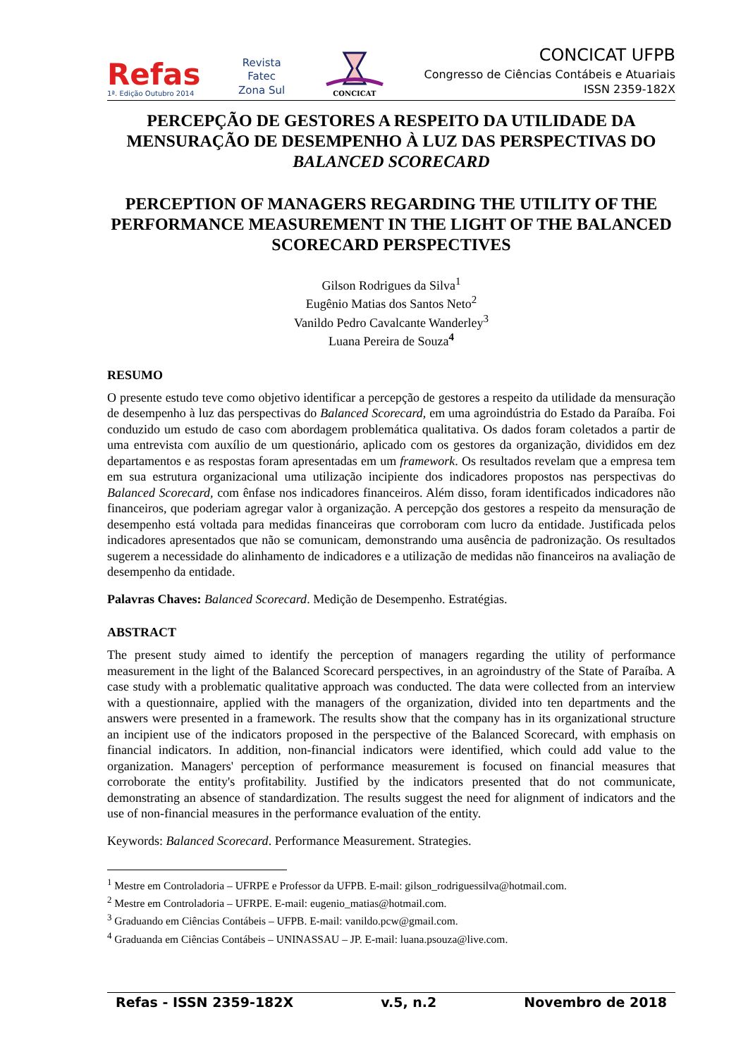Refas
1ª. Edição Outubro 2014
Revista
Fatec
Zona Sul
CONCICAT
CONCICAT UFPB
Congresso de Ciências Contábeis e Atuariais
ISSN 2359-182X
PERCEPÇÃO DE GESTORES A RESPEITO DA UTILIDADE DA MENSURAÇÃO DE DESEMPENHO À LUZ DAS PERSPECTIVAS DO BALANCED SCORECARD
PERCEPTION OF MANAGERS REGARDING THE UTILITY OF THE PERFORMANCE MEASUREMENT IN THE LIGHT OF THE BALANCED SCORECARD PERSPECTIVES
Gilson Rodrigues da Silva<sup>1</sup>
Eugênio Matias dos Santos Neto<sup>2</sup>
Vanildo Pedro Cavalcante Wanderley<sup>3</sup>
Luana Pereira de Souza<sup>4</sup>
RESUMO
O presente estudo teve como objetivo identificar a percepção de gestores a respeito da utilidade da mensuração de desempenho à luz das perspectivas do Balanced Scorecard, em uma agroindústria do Estado da Paraíba. Foi conduzido um estudo de caso com abordagem problemática qualitativa. Os dados foram coletados a partir de uma entrevista com auxílio de um questionário, aplicado com os gestores da organização, divididos em dez departamentos e as respostas foram apresentadas em um framework. Os resultados revelam que a empresa tem em sua estrutura organizacional uma utilização incipiente dos indicadores propostos nas perspectivas do Balanced Scorecard, com ênfase nos indicadores financeiros. Além disso, foram identificados indicadores não financeiros, que poderiam agregar valor à organização. A percepção dos gestores a respeito da mensuração de desempenho está voltada para medidas financeiras que corroboram com lucro da entidade. Justificada pelos indicadores apresentados que não se comunicam, demonstrando uma ausência de padronização. Os resultados sugerem a necessidade do alinhamento de indicadores e a utilização de medidas não financeiros na avaliação de desempenho da entidade.
Palavras Chaves: Balanced Scorecard. Medição de Desempenho. Estratégias.
ABSTRACT
The present study aimed to identify the perception of managers regarding the utility of performance measurement in the light of the Balanced Scorecard perspectives, in an agroindustry of the State of Paraíba. A case study with a problematic qualitative approach was conducted. The data were collected from an interview with a questionnaire, applied with the managers of the organization, divided into ten departments and the answers were presented in a framework. The results show that the company has in its organizational structure an incipient use of the indicators proposed in the perspective of the Balanced Scorecard, with emphasis on financial indicators. In addition, non-financial indicators were identified, which could add value to the organization. Managers' perception of performance measurement is focused on financial measures that corroborate the entity's profitability. Justified by the indicators presented that do not communicate, demonstrating an absence of standardization. The results suggest the need for alignment of indicators and the use of non-financial measures in the performance evaluation of the entity.
Keywords: Balanced Scorecard. Performance Measurement. Strategies.
<sup>1</sup> Mestre em Controladoria – UFRPE e Professor da UFPB. E-mail: gilson_rodriguessilva@hotmail.com.
<sup>2</sup> Mestre em Controladoria – UFRPE. E-mail: eugenio_matias@hotmail.com.
<sup>3</sup> Graduando em Ciências Contábeis – UFPB. E-mail: vanildo.pcw@gmail.com.
<sup>4</sup> Graduanda em Ciências Contábeis – UNINASSAU – JP. E-mail: luana.psouza@live.com.
Refas - ISSN 2359-182X v.5, n.2 Novembro de 2018